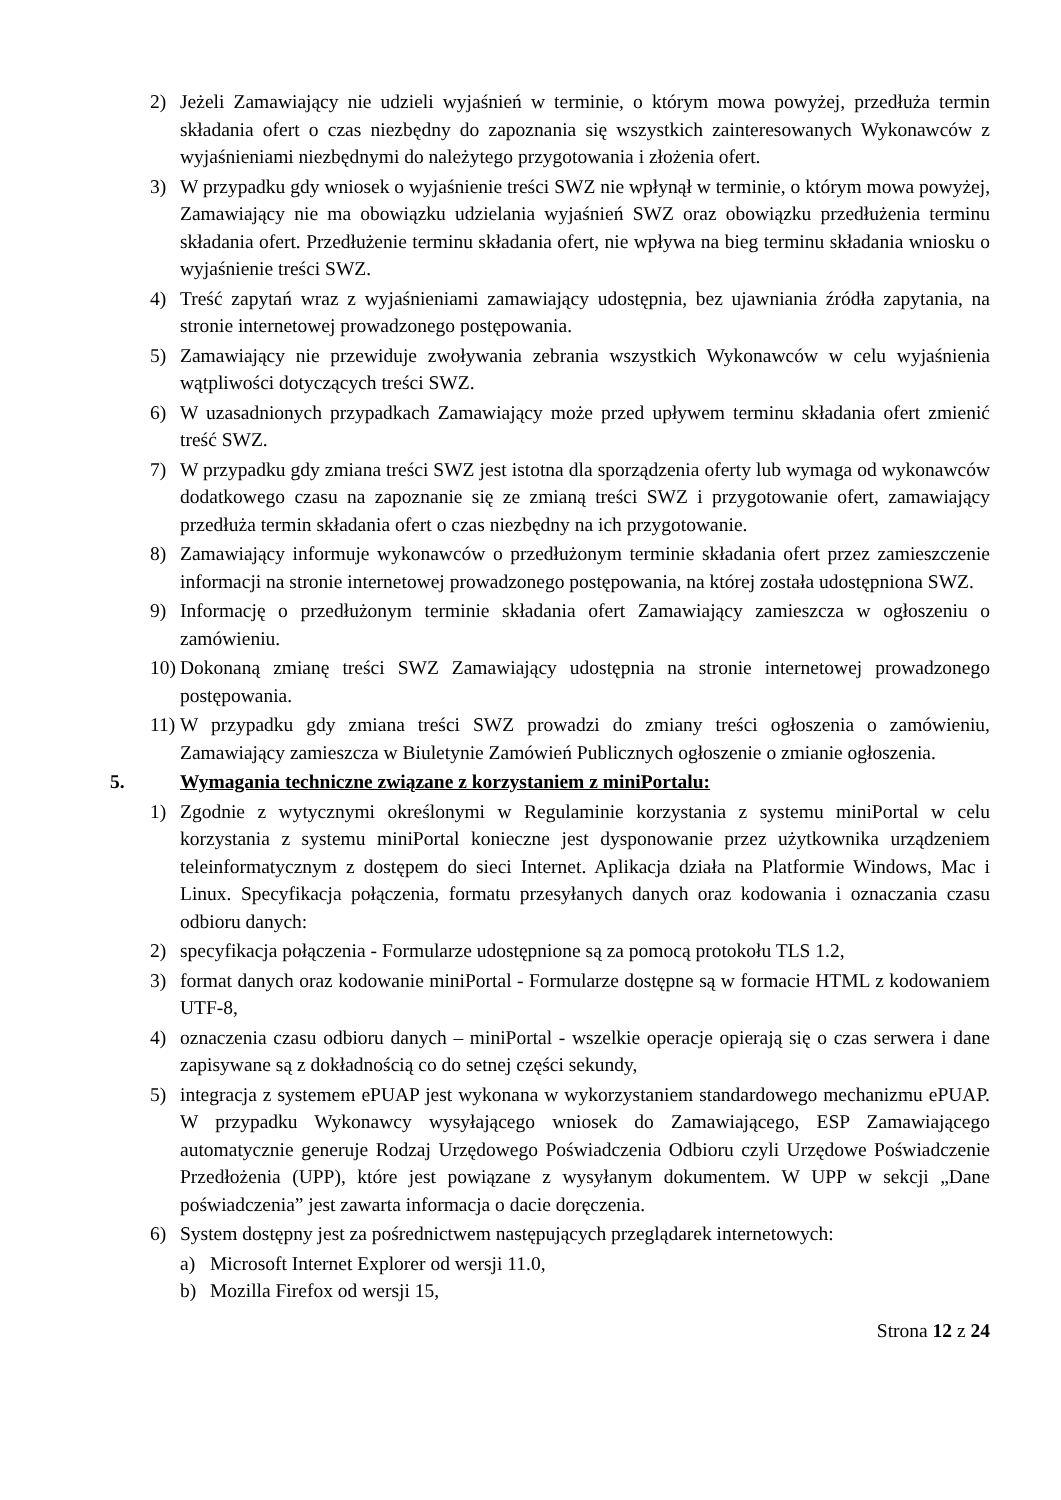2) Jeżeli Zamawiający nie udzieli wyjaśnień w terminie, o którym mowa powyżej, przedłuża termin składania ofert o czas niezbędny do zapoznania się wszystkich zainteresowanych Wykonawców z wyjaśnieniami niezbędnymi do należytego przygotowania i złożenia ofert.
3) W przypadku gdy wniosek o wyjaśnienie treści SWZ nie wpłynął w terminie, o którym mowa powyżej, Zamawiający nie ma obowiązku udzielania wyjaśnień SWZ oraz obowiązku przedłużenia terminu składania ofert. Przedłużenie terminu składania ofert, nie wpływa na bieg terminu składania wniosku o wyjaśnienie treści SWZ.
4) Treść zapytań wraz z wyjaśnieniami zamawiający udostępnia, bez ujawniania źródła zapytania, na stronie internetowej prowadzonego postępowania.
5) Zamawiający nie przewiduje zwoływania zebrania wszystkich Wykonawców w celu wyjaśnienia wątpliwości dotyczących treści SWZ.
6) W uzasadnionych przypadkach Zamawiający może przed upływem terminu składania ofert zmienić treść SWZ.
7) W przypadku gdy zmiana treści SWZ jest istotna dla sporządzenia oferty lub wymaga od wykonawców dodatkowego czasu na zapoznanie się ze zmianą treści SWZ i przygotowanie ofert, zamawiający przedłuża termin składania ofert o czas niezbędny na ich przygotowanie.
8) Zamawiający informuje wykonawców o przedłużonym terminie składania ofert przez zamieszczenie informacji na stronie internetowej prowadzonego postępowania, na której została udostępniona SWZ.
9) Informację o przedłużonym terminie składania ofert Zamawiający zamieszcza w ogłoszeniu o zamówieniu.
10) Dokonaną zmianę treści SWZ Zamawiający udostępnia na stronie internetowej prowadzonego postępowania.
11) W przypadku gdy zmiana treści SWZ prowadzi do zmiany treści ogłoszenia o zamówieniu, Zamawiający zamieszcza w Biuletynie Zamówień Publicznych ogłoszenie o zmianie ogłoszenia.
5. Wymagania techniczne związane z korzystaniem z miniPortalu:
1) Zgodnie z wytycznymi określonymi w Regulaminie korzystania z systemu miniPortal w celu korzystania z systemu miniPortal konieczne jest dysponowanie przez użytkownika urządzeniem teleinformatycznym z dostępem do sieci Internet. Aplikacja działa na Platformie Windows, Mac i Linux. Specyfikacja połączenia, formatu przesyłanych danych oraz kodowania i oznaczania czasu odbioru danych:
2) specyfikacja połączenia - Formularze udostępnione są za pomocą protokołu TLS 1.2,
3) format danych oraz kodowanie miniPortal - Formularze dostępne są w formacie HTML z kodowaniem UTF-8,
4) oznaczenia czasu odbioru danych – miniPortal - wszelkie operacje opierają się o czas serwera i dane zapisywane są z dokładnością co do setnej części sekundy,
5) integracja z systemem ePUAP jest wykonana w wykorzystaniem standardowego mechanizmu ePUAP. W przypadku Wykonawcy wysyłającego wniosek do Zamawiającego, ESP Zamawiającego automatycznie generuje Rodzaj Urzędowego Poświadczenia Odbioru czyli Urzędowe Poświadczenie Przedłożenia (UPP), które jest powiązane z wysyłanym dokumentem. W UPP w sekcji „Dane poświadczenia” jest zawarta informacja o dacie doręczenia.
6) System dostępny jest za pośrednictwem następujących przeglądarek internetowych:
a) Microsoft Internet Explorer od wersji 11.0,
b) Mozilla Firefox od wersji 15,
Strona 12 z 24